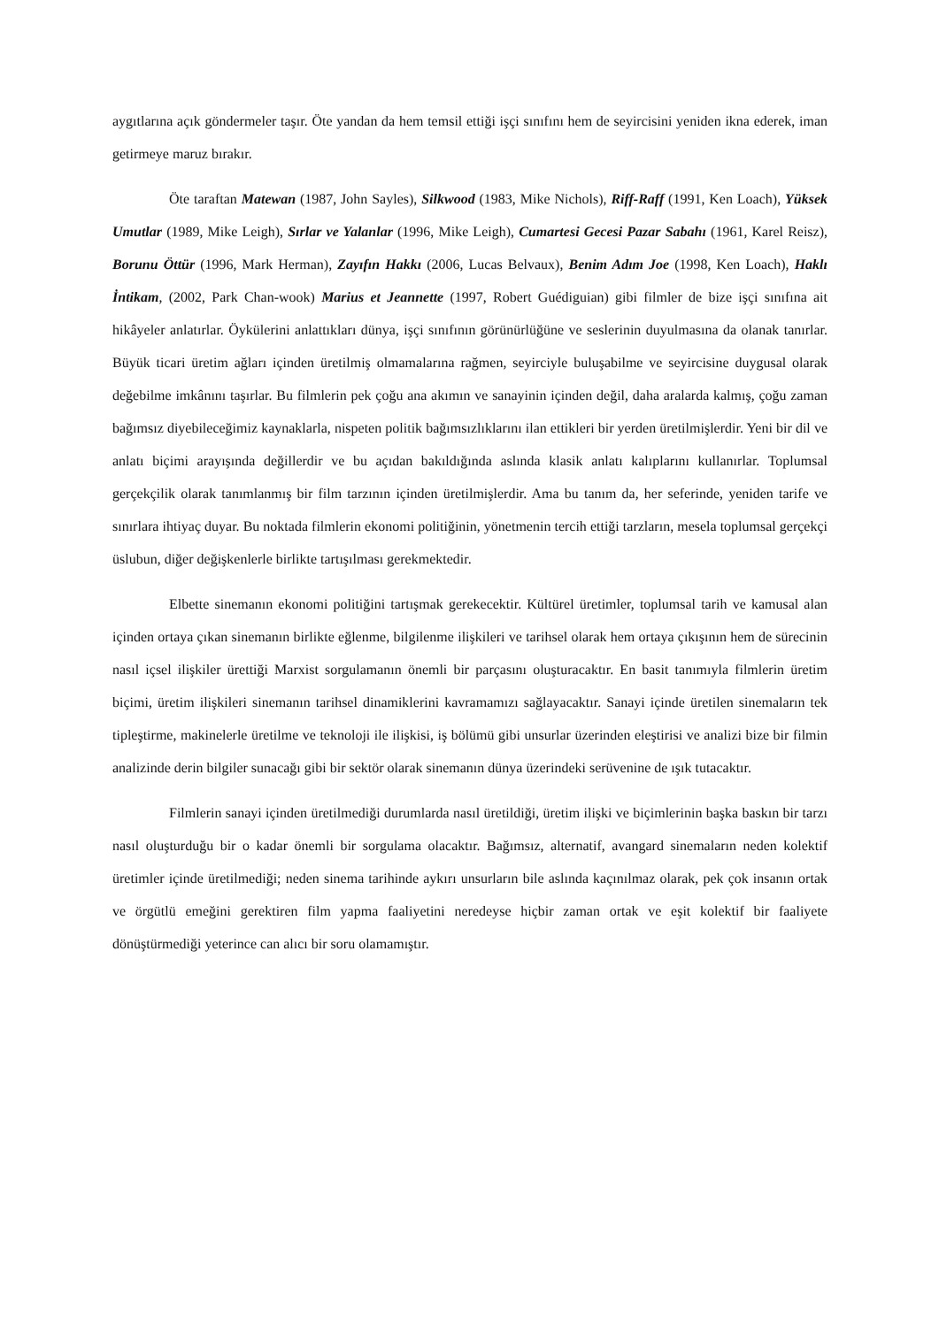aygıtlarına açık göndermeler taşır. Öte yandan da hem temsil ettiği işçi sınıfını hem de seyircisini yeniden ikna ederek, iman getirmeye maruz bırakır.
Öte taraftan Matewan (1987, John Sayles), Silkwood (1983, Mike Nichols), Riff-Raff (1991, Ken Loach), Yüksek Umutlar (1989, Mike Leigh), Sırlar ve Yalanlar (1996, Mike Leigh), Cumartesi Gecesi Pazar Sabahı (1961, Karel Reisz), Borunu Öttür (1996, Mark Herman), Zayıfın Hakkı (2006, Lucas Belvaux), Benim Adım Joe (1998, Ken Loach), Haklı İntikam, (2002, Park Chan-wook) Marius et Jeannette (1997, Robert Guédiguian) gibi filmler de bize işçi sınıfına ait hikâyeler anlatırlar. Öykülerini anlattıkları dünya, işçi sınıfının görünürlüğüne ve seslerinin duyulmasına da olanak tanırlar. Büyük ticari üretim ağları içinden üretilmiş olmamalarına rağmen, seyirciyle buluşabilme ve seyircisine duygusal olarak değebilme imkânını taşırlar. Bu filmlerin pek çoğu ana akımın ve sanayinin içinden değil, daha aralarda kalmış, çoğu zaman bağımsız diyebileceğimiz kaynaklarla, nispeten politik bağımsızlıklarını ilan ettikleri bir yerden üretilmişlerdir. Yeni bir dil ve anlatı biçimi arayışında değillerdir ve bu açıdan bakıldığında aslında klasik anlatı kalıplarını kullanırlar. Toplumsal gerçekçilik olarak tanımlanmış bir film tarzının içinden üretilmişlerdir. Ama bu tanım da, her seferinde, yeniden tarife ve sınırlara ihtiyaç duyar. Bu noktada filmlerin ekonomi politiğinin, yönetmenin tercih ettiği tarzların, mesela toplumsal gerçekçi üslubun, diğer değişkenlerle birlikte tartışılması gerekmektedir.
Elbette sinemanın ekonomi politiğini tartışmak gerekecektir. Kültürel üretimler, toplumsal tarih ve kamusal alan içinden ortaya çıkan sinemanın birlikte eğlenme, bilgilenme ilişkileri ve tarihsel olarak hem ortaya çıkışının hem de sürecinin nasıl içsel ilişkiler ürettiği Marxist sorgulamanın önemli bir parçasını oluşturacaktır. En basit tanımıyla filmlerin üretim biçimi, üretim ilişkileri sinemanın tarihsel dinamiklerini kavramamızı sağlayacaktır. Sanayi içinde üretilen sinemaların tek tipleştirme, makinelerle üretilme ve teknoloji ile ilişkisi, iş bölümü gibi unsurlar üzerinden eleştirisi ve analizi bize bir filmin analizinde derin bilgiler sunacağı gibi bir sektör olarak sinemanın dünya üzerindeki serüvenine de ışık tutacaktır.
Filmlerin sanayi içinden üretilmediği durumlarda nasıl üretildiği, üretim ilişki ve biçimlerinin başka baskın bir tarzı nasıl oluşturduğu bir o kadar önemli bir sorgulama olacaktır. Bağımsız, alternatif, avangard sinemaların neden kolektif üretimler içinde üretilmediği; neden sinema tarihinde aykırı unsurların bile aslında kaçınılmaz olarak, pek çok insanın ortak ve örgütlü emeğini gerektiren film yapma faaliyetini neredeyse hiçbir zaman ortak ve eşit kolektif bir faaliyete dönüştürmediği yeterince can alıcı bir soru olamamıştır.